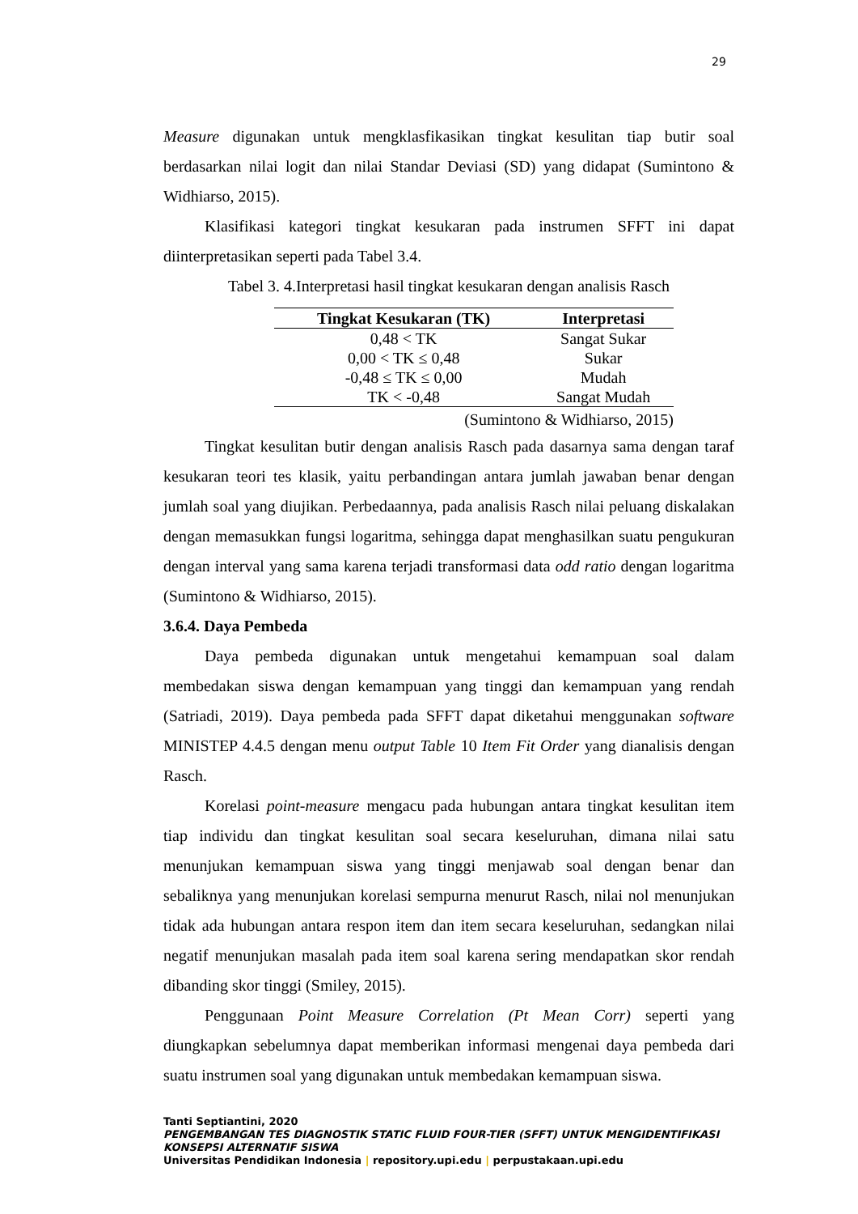29
Measure digunakan untuk mengklasfikasikan tingkat kesulitan tiap butir soal berdasarkan nilai logit dan nilai Standar Deviasi (SD) yang didapat (Sumintono & Widhiarso, 2015).
Klasifikasi kategori tingkat kesukaran pada instrumen SFFT ini dapat diinterpretasikan seperti pada Tabel 3.4.
Tabel 3. 4.Interpretasi hasil tingkat kesukaran dengan analisis Rasch
| Tingkat Kesukaran (TK) | Interpretasi |
| --- | --- |
| 0,48 < TK | Sangat Sukar |
| 0,00 < TK ≤ 0,48 | Sukar |
| -0,48 ≤ TK ≤ 0,00 | Mudah |
| TK < -0,48 | Sangat Mudah |
(Sumintono & Widhiarso, 2015)
Tingkat kesulitan butir dengan analisis Rasch pada dasarnya sama dengan taraf kesukaran teori tes klasik, yaitu perbandingan antara jumlah jawaban benar dengan jumlah soal yang diujikan. Perbedaannya, pada analisis Rasch nilai peluang diskalakan dengan memasukkan fungsi logaritma, sehingga dapat menghasilkan suatu pengukuran dengan interval yang sama karena terjadi transformasi data odd ratio dengan logaritma (Sumintono & Widhiarso, 2015).
3.6.4. Daya Pembeda
Daya pembeda digunakan untuk mengetahui kemampuan soal dalam membedakan siswa dengan kemampuan yang tinggi dan kemampuan yang rendah (Satriadi, 2019). Daya pembeda pada SFFT dapat diketahui menggunakan software MINISTEP 4.4.5 dengan menu output Table 10 Item Fit Order yang dianalisis dengan Rasch.
Korelasi point-measure mengacu pada hubungan antara tingkat kesulitan item tiap individu dan tingkat kesulitan soal secara keseluruhan, dimana nilai satu menunjukan kemampuan siswa yang tinggi menjawab soal dengan benar dan sebaliknya yang menunjukan korelasi sempurna menurut Rasch, nilai nol menunjukan tidak ada hubungan antara respon item dan item secara keseluruhan, sedangkan nilai negatif menunjukan masalah pada item soal karena sering mendapatkan skor rendah dibanding skor tinggi (Smiley, 2015).
Penggunaan Point Measure Correlation (Pt Mean Corr) seperti yang diungkapkan sebelumnya dapat memberikan informasi mengenai daya pembeda dari suatu instrumen soal yang digunakan untuk membedakan kemampuan siswa.
Tanti Septiantini, 2020
PENGEMBANGAN TES DIAGNOSTIK STATIC FLUID FOUR-TIER (SFFT) UNTUK MENGIDENTIFIKASI KONSEPSI ALTERNATIF SISWA
Universitas Pendidikan Indonesia | repository.upi.edu | perpustakaan.upi.edu